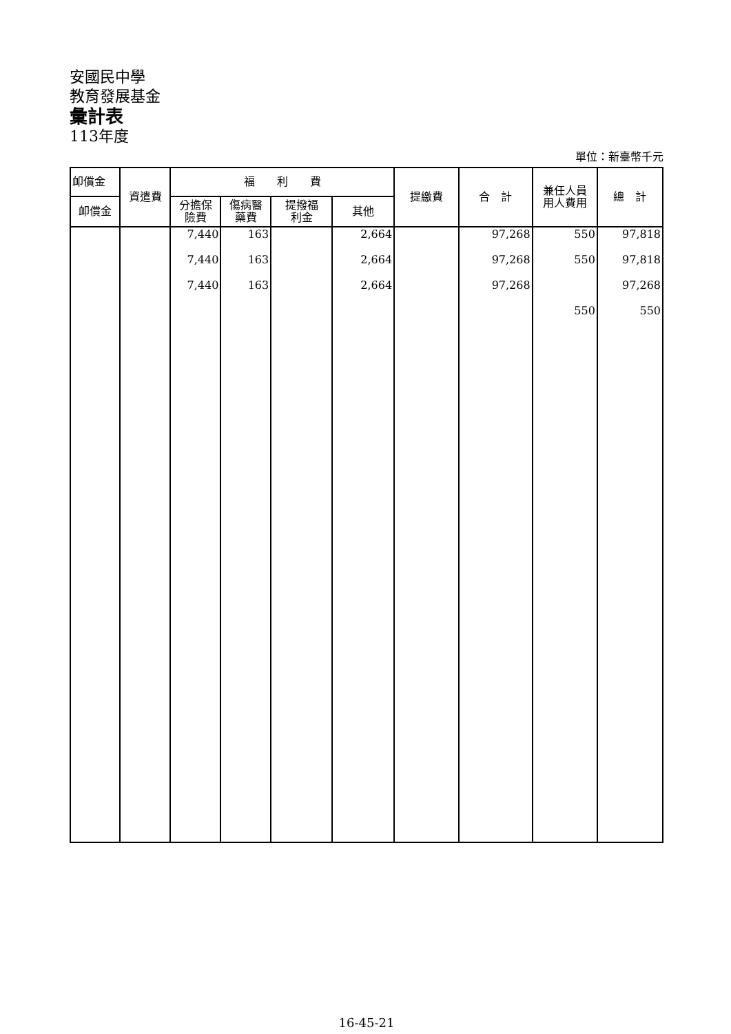安國民中學
教育發展基金
彙計表
113年度
單位：新臺幣千元
| 卹償金 | 資遣費 | 福 利 費 | | | | 提繳費 | 合 計 | 兼任人員 用人費用 | 總 計 |
| --- | --- | --- | --- | --- | --- | --- | --- | --- | --- |
| 卹償金 | | 分擔保 險費 | 傷病醫 藥費 | 提撥福 利金 | 其他 | | | | |
| | | 7,440 | 163 | | 2,664 | | 97,268 | 550 | 97,818 |
| | | 7,440 | 163 | | 2,664 | | 97,268 | 550 | 97,818 |
| | | 7,440 | 163 | | 2,664 | | 97,268 | | 97,268 |
| | | | | | | | | 550 | 550 |
16-45-21